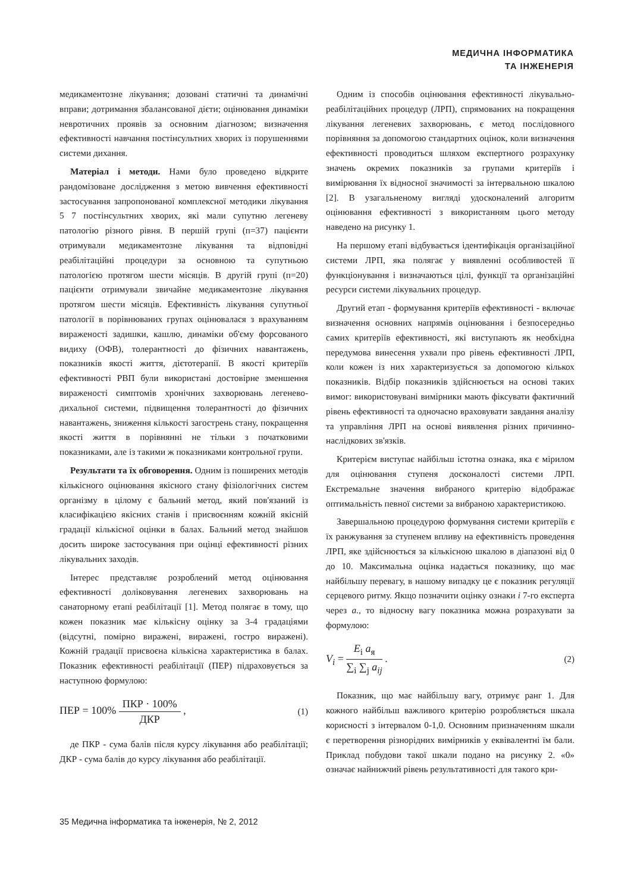МЕДИЧНА ІНФОРМАТИКА
ТА ІНЖЕНЕРІЯ
медикаментозне лікування; дозовані статичні та динамічні вправи; дотримання збалансованої дієти; оцінювання динаміки невротичних проявів за основним діагнозом; визначення ефективності навчання постінсультних хворих із порушеннями системи дихання.
Матеріал і методи. Нами було проведено відкрите рандомізоване дослідження з метою вивчення ефективності застосування запропонованої комплексної методики лікування 5 7 постінсультних хворих, які мали супутню легеневу патологію різного рівня. В першій групі (п=37) пацієнти отримували медикаментозне лікування та відповідні реабілітаційні процедури за основною та супутньою патологією протягом шести місяців. В другій групі (п=20) пацієнти отримували звичайне медикаментозне лікування протягом шести місяців. Ефективність лікування супутньої патології в порівнюваних групах оцінювалася з врахуванням вираженості задишки, кашлю, динаміки об'єму форсованого видиху (ОФВ), толерантності до фізичних навантажень, показників якості життя, дієтотерапії. В якості критеріїв ефективності РВП були використані достовірне зменшення вираженості симптомів хронічних захворювань легенево-дихальної системи, підвищення толерантності до фізичних навантажень, зниження кількості загострень стану, покращення якості життя в порівнянні не тільки з початковими показниками, але із такими ж показниками контрольної групи.
Результати та їх обговорення. Одним із поширених методів кількісного оцінювання якісного стану фізіологічних систем організму в цілому є бальний метод, який пов'язаний із класифікацією якісних станів і присвоєнням кожній якісній градації кількісної оцінки в балах. Бальний метод знайшов досить широке застосування при оцінці ефективності різних лікувальних заходів.
Інтерес представляє розроблений метод оцінювання ефективності доліковування легеневих захворювань на санаторному етапі реабілітації [1]. Метод полягає в тому, що кожен показник має кількісну оцінку за 3-4 градаціями (відсутні, помірно виражені, виражені, гостро виражені). Кожній градації присвоєна кількісна характеристика в балах. Показник ефективності реабілітації (ПЕР) підраховується за наступною формулою:
ПЕР = 100% ПКР · 100% ДКР , (1)
де ПКР - сума балів після курсу лікування або реабілітації; ДКР - сума балів до курсу лікування або реабілітації.
Одним із способів оцінювання ефективності лікувально-реабілітаційних процедур (ЛРП), спрямованих на покращення лікування легеневих захворювань, є метод послідовного порівняння за допомогою стандартних оцінок, коли визначення ефективності проводиться шляхом експертного розрахунку значень окремих показників за групами критеріїв і вимірювання їх відносної значимості за інтервальною шкалою [2]. В узагальненому вигляді удосконалений алгоритм оцінювання ефективності з використанням цього методу наведено на рисунку 1.
На першому етапі відбувається ідентифікація організаційної системи ЛРП, яка полягає у виявленні особливостей її функціонування і визначаються цілі, функції та організаційні ресурси системи лікувальних процедур.
Другий етап - формування критеріїв ефективності - включає визначення основних напрямів оцінювання і безпосередньо самих критеріїв ефективності, які виступають як необхідна передумова винесення ухвали про рівень ефективності ЛРП, коли кожен із них характеризується за допомогою кількох показників. Відбір показників здійснюється на основі таких вимог: використовувані вимірники мають фіксувати фактичний рівень ефективності та одночасно враховувати завдання аналізу та управління ЛРП на основі виявлення різних причинно-наслідкових зв'язків.
Критерієм виступає найбільш істотна ознака, яка є мірилом для оцінювання ступеня досконалості системи ЛРП. Екстремальне значення вибраного критерію відображає оптимальність певної системи за вибраною характеристикою.
Завершальною процедурою формування системи критеріїв є їх ранжування за ступенем впливу на ефективність проведення ЛРП, яке здійснюється за кількісною шкалою в діапазоні від 0 до 10. Максимальна оцінка надається показнику, що має найбільшу перевагу, в нашому випадку це є показник регуляції серцевого ритму. Якщо позначити оцінку ознаки i 7-го експерта через a., то відносну вагу показника можна розрахувати за формулою:
V<sub>i</sub> = E<sub>i</sub> a<sub>я</sub> ∑<sub>i</sub> ∑<sub>j</sub> a<sub>ij</sub> . (2)
Показник, що має найбільшу вагу, отримує ранг 1. Для кожного найбільш важливого критерію розробляється шкала корисності з інтервалом 0-1,0. Основним призначенням шкали є перетворення різнорідних вимірників у еквівалентні їм бали. Приклад побудови такої шкали подано на рисунку 2. «0» означає найнижчий рівень результативності для такого кри-
35 Медична інформатика та інженерія, № 2, 2012